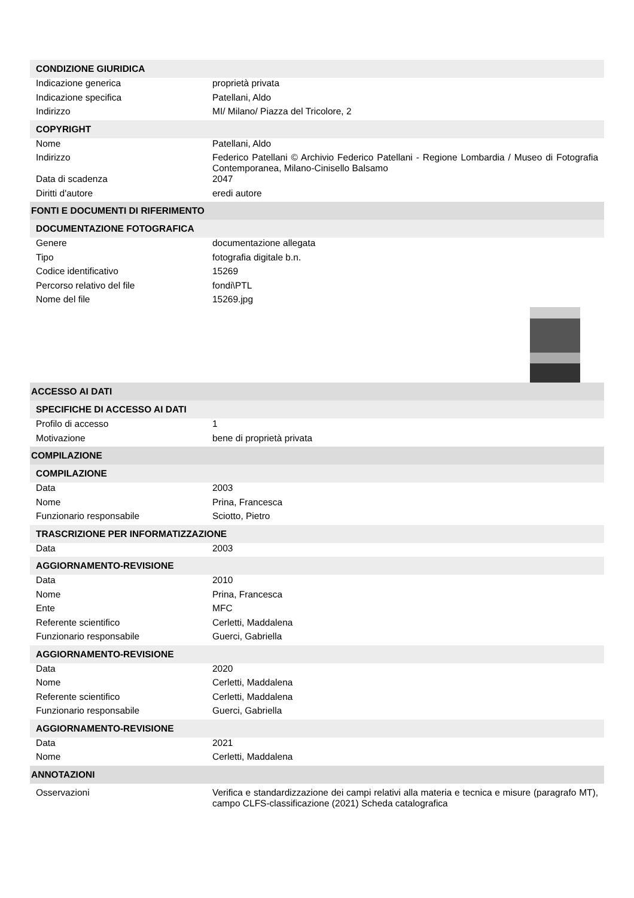| CONDIZIONE GIURIDICA | |
| Indicazione generica | proprietà privata |
| Indicazione specifica | Patellani, Aldo |
| Indirizzo | MI/ Milano/ Piazza del Tricolore, 2 |
| COPYRIGHT | |
| Nome | Patellani, Aldo |
| Indirizzo | Federico Patellani © Archivio Federico Patellani - Regione Lombardia / Museo di Fotografia Contemporanea, Milano-Cinisello Balsamo |
| Data di scadenza | 2047 |
| Diritti d'autore | eredi autore |
| FONTI E DOCUMENTI DI RIFERIMENTO | |
| DOCUMENTAZIONE FOTOGRAFICA | |
| Genere | documentazione allegata |
| Tipo | fotografia digitale b.n. |
| Codice identificativo | 15269 |
| Percorso relativo del file | fondi\PTL |
| Nome del file | 15269.jpg |
| ACCESSO AI DATI | |
| SPECIFICHE DI ACCESSO AI DATI | |
| Profilo di accesso | 1 |
| Motivazione | bene di proprietà privata |
| COMPILAZIONE | |
| COMPILAZIONE | |
| Data | 2003 |
| Nome | Prina, Francesca |
| Funzionario responsabile | Sciotto, Pietro |
| TRASCRIZIONE PER INFORMATIZZAZIONE | |
| Data | 2003 |
| AGGIORNAMENTO-REVISIONE | |
| Data | 2010 |
| Nome | Prina, Francesca |
| Ente | MFC |
| Referente scientifico | Cerletti, Maddalena |
| Funzionario responsabile | Guerci, Gabriella |
| AGGIORNAMENTO-REVISIONE | |
| Data | 2020 |
| Nome | Cerletti, Maddalena |
| Referente scientifico | Cerletti, Maddalena |
| Funzionario responsabile | Guerci, Gabriella |
| AGGIORNAMENTO-REVISIONE | |
| Data | 2021 |
| Nome | Cerletti, Maddalena |
| ANNOTAZIONI | |
| Osservazioni | Verifica e standardizzazione dei campi relativi alla materia e tecnica e misure (paragrafo MT), campo CLFS-classificazione (2021) Scheda catalografica |